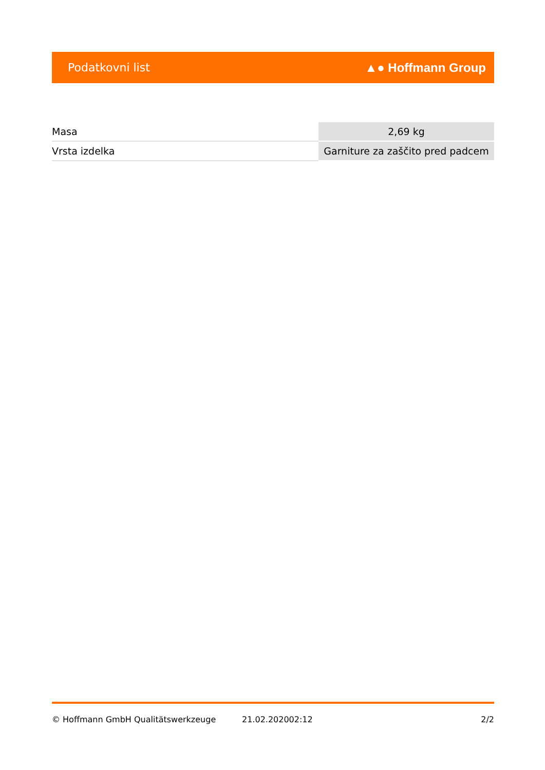Podatkovni list ▲● Hoffmann Group
| Masa | 2,69 kg |
| Vrsta izdelka | Garniture za zaščito pred padcem |
© Hoffmann GmbH Qualitätswerkzeuge 21.02.202002:12 2/2